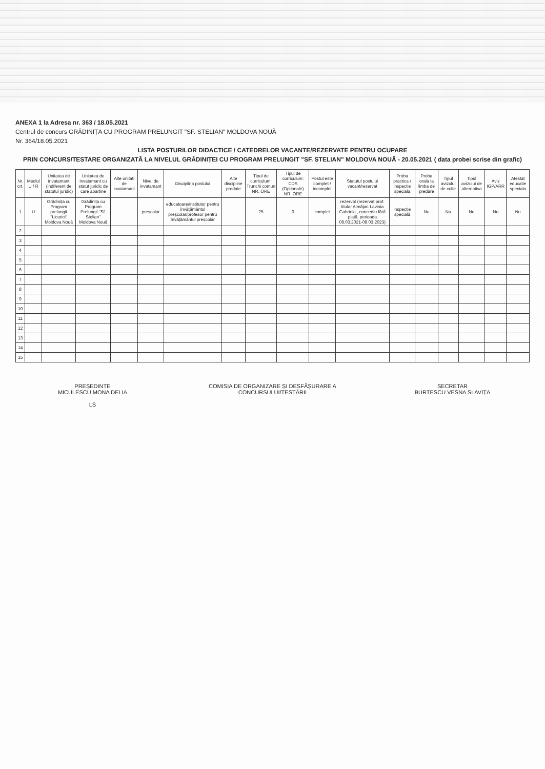ANEXA 1 la Adresa nr. 363 / 18.05.2021
Centrul de concurs GRĂDINIȚA CU PROGRAM PRELUNGIT "SF. STELIAN" MOLDOVA NOUĂ
Nr. 364/18.05.2021
LISTA POSTURILOR DIDACTICE / CATEDRELOR VACANTE/REZERVATE PENTRU OCUPARE
PRIN CONCURS/TESTARE ORGANIZATĂ LA NIVELUL GRĂDINIȚEI CU PROGRAM PRELUNGIT "SF. STELIAN" MOLDOVA NOUĂ - 20.05.2021 ( data probei scrise din grafic)
| Nr. crt. | Mediul U / R | Unitatea de invatamant (indiferent de statutul juridic) | Unitatea de invatamant cu statut juridic de care apartine | Alte unitati de invatamant | Nivel de invatamant | Disciplina postului | Alte discipline predate | Tipul de curriculum: Trunchi comun NR. ORE | Tipul de curriculum: CDS (Optionale) NR. ORE | Postul este complet / incomplet | Statutul postului vacant/rezervat | Proba practica / inspectie speciala | Proba orala la limba de predare | Tipul avizului de culte | Tipul avizului de alternativa | Aviz IGP/ARR | Atestat educatie speciala |
| --- | --- | --- | --- | --- | --- | --- | --- | --- | --- | --- | --- | --- | --- | --- | --- | --- | --- |
| 1 | U | Grădinița cu Program prelungit "Licurici" Moldova Nouă | Grădinița cu Program Prelungit "Sf. Stelian" Moldova Nouă | | preșcolar | educatoare/institutor pentru învățământul preșcolar/profesor pentru învățământul preșcolar | | 25 | 0 | complet | rezervat (rezervat prof. titular Almăjan Lavinia Gabriela , concediu fără plată, perioada 08.03.2021-08.03.2023) | inspecție specială | Nu | Nu | Nu | Nu | Nu |
| 2 | | | | | | | | | | | | | | | | | |
| 3 | | | | | | | | | | | | | | | | | |
| 4 | | | | | | | | | | | | | | | | | |
| 5 | | | | | | | | | | | | | | | | | |
| 6 | | | | | | | | | | | | | | | | | |
| 7 | | | | | | | | | | | | | | | | | |
| 8 | | | | | | | | | | | | | | | | | |
| 9 | | | | | | | | | | | | | | | | | |
| 10 | | | | | | | | | | | | | | | | | |
| 11 | | | | | | | | | | | | | | | | | |
| 12 | | | | | | | | | | | | | | | | | |
| 13 | | | | | | | | | | | | | | | | | |
| 14 | | | | | | | | | | | | | | | | | |
| 15 | | | | | | | | | | | | | | | | | |
PREȘEDINTE
MICULESCU MONA DELIA
LS
COMISIA DE ORGANIZARE ȘI DESFĂȘURARE A CONCURSULUI/TESTĂRII
SECRETAR
BURTESCU VESNA SLAVIȚA